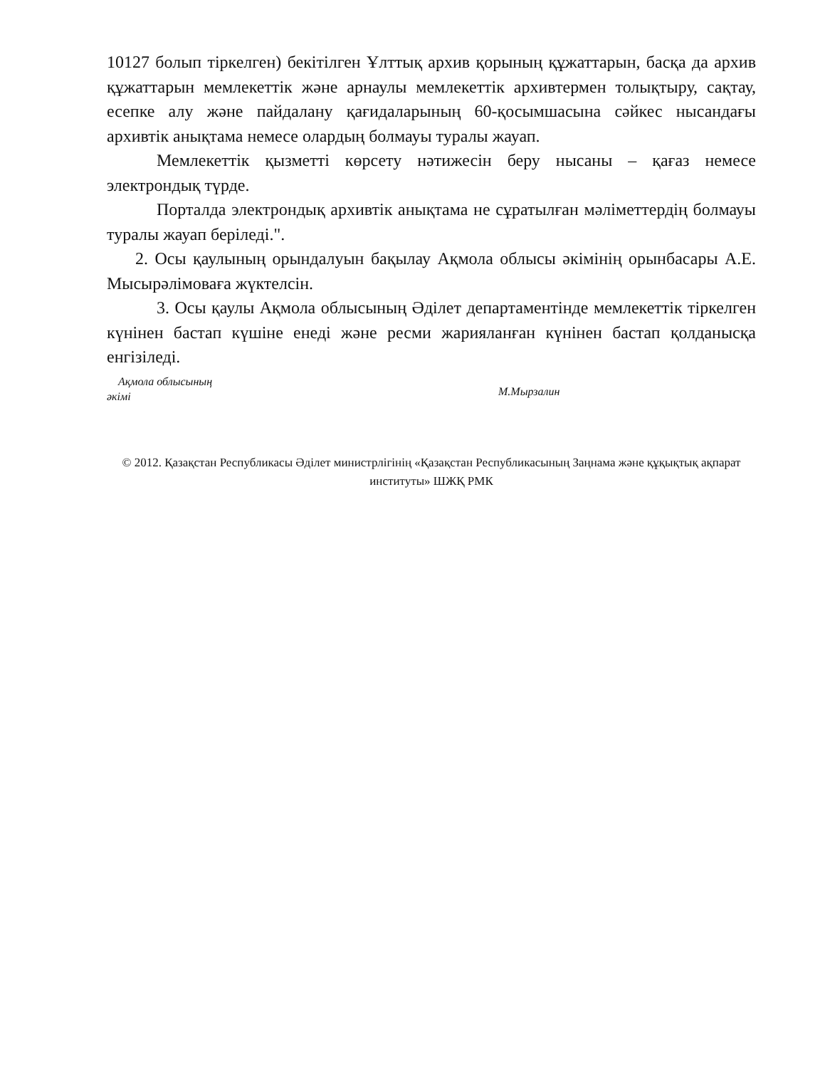10127 болып тіркелген) бекітілген Ұлттық архив қорының құжаттарын, басқа да архив құжаттарын мемлекеттік және арнаулы мемлекеттік архивтермен толықтыру, сақтау, есепке алу және пайдалану қағидаларының 60-қосымшасына сәйкес нысандағы архивтік анықтама немесе олардың болмауы туралы жауап.
Мемлекеттік қызметті көрсету нәтижесін беру нысаны – қағаз немесе электрондық түрде.
Порталда электрондық архивтік анықтама не сұратылған мәліметтердің болмауы туралы жауап беріледі.".
2. Осы қаулының орындалуын бақылау Ақмола облысы әкімінің орынбасары А.Е. Мысырәлімоваға жүктелсін.
3. Осы қаулы Ақмола облысының Әділет департаментінде мемлекеттік тіркелген күнінен бастап күшіне енеді және ресми жарияланған күнінен бастап қолданысқа енгізіледі.
Ақмола облысының
әкімі
М.Мырзалин
© 2012. Қазақстан Республикасы Әділет министрлігінің «Қазақстан Республикасының Заңнама және құқықтық ақпарат институты» ШЖҚ РМК